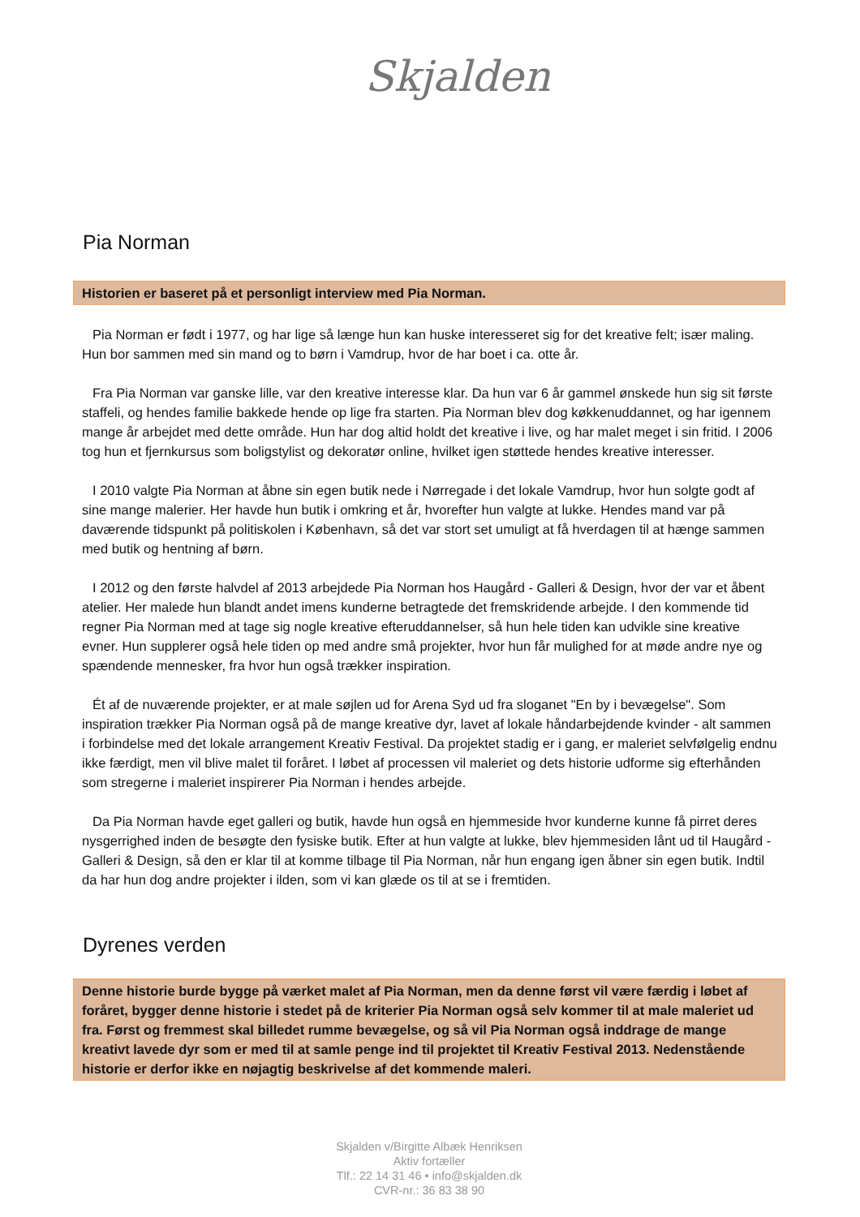Skjalden
Pia Norman
Historien er baseret på et personligt interview med Pia Norman.
Pia Norman er født i 1977, og har lige så længe hun kan huske interesseret sig for det kreative felt; især maling. Hun bor sammen med sin mand og to børn i Vamdrup, hvor de har boet i ca. otte år.
Fra Pia Norman var ganske lille, var den kreative interesse klar. Da hun var 6 år gammel ønskede hun sig sit første staffeli, og hendes familie bakkede hende op lige fra starten. Pia Norman blev dog køkkenuddannet, og har igennem mange år arbejdet med dette område. Hun har dog altid holdt det kreative i live, og har malet meget i sin fritid. I 2006 tog hun et fjernkursus som boligstylist og dekoratør online, hvilket igen støttede hendes kreative interesser.
I 2010 valgte Pia Norman at åbne sin egen butik nede i Nørregade i det lokale Vamdrup, hvor hun solgte godt af sine mange malerier. Her havde hun butik i omkring et år, hvorefter hun valgte at lukke. Hendes mand var på daværende tidspunkt på politiskolen i København, så det var stort set umuligt at få hverdagen til at hænge sammen med butik og hentning af børn.
I 2012 og den første halvdel af 2013 arbejdede Pia Norman hos Haugård - Galleri & Design, hvor der var et åbent atelier. Her malede hun blandt andet imens kunderne betragtede det fremskridende arbejde. I den kommende tid regner Pia Norman med at tage sig nogle kreative efteruddannelser, så hun hele tiden kan udvikle sine kreative evner. Hun supplerer også hele tiden op med andre små projekter, hvor hun får mulighed for at møde andre nye og spændende mennesker, fra hvor hun også trækker inspiration.
Ét af de nuværende projekter, er at male søjlen ud for Arena Syd ud fra sloganet "En by i bevægelse". Som inspiration trækker Pia Norman også på de mange kreative dyr, lavet af lokale håndarbejdende kvinder - alt sammen i forbindelse med det lokale arrangement Kreativ Festival. Da projektet stadig er i gang, er maleriet selvfølgelig endnu ikke færdigt, men vil blive malet til foråret. I løbet af processen vil maleriet og dets historie udforme sig efterhånden som stregerne i maleriet inspirerer Pia Norman i hendes arbejde.
Da Pia Norman havde eget galleri og butik, havde hun også en hjemmeside hvor kunderne kunne få pirret deres nysgerrighed inden de besøgte den fysiske butik. Efter at hun valgte at lukke, blev hjemmesiden lånt ud til Haugård - Galleri & Design, så den er klar til at komme tilbage til Pia Norman, når hun engang igen åbner sin egen butik. Indtil da har hun dog andre projekter i ilden, som vi kan glæde os til at se i fremtiden.
Dyrenes verden
Denne historie burde bygge på værket malet af Pia Norman, men da denne først vil være færdig i løbet af foråret, bygger denne historie i stedet på de kriterier Pia Norman også selv kommer til at male maleriet ud fra. Først og fremmest skal billedet rumme bevægelse, og så vil Pia Norman også inddrage de mange kreativt lavede dyr som er med til at samle penge ind til projektet til Kreativ Festival 2013. Nedenstående historie er derfor ikke en nøjagtig beskrivelse af det kommende maleri.
Skjalden v/Birgitte Albæk Henriksen
Aktiv fortæller
Tlf.: 22 14 31 46 • info@skjalden.dk
CVR-nr.: 36 83 38 90